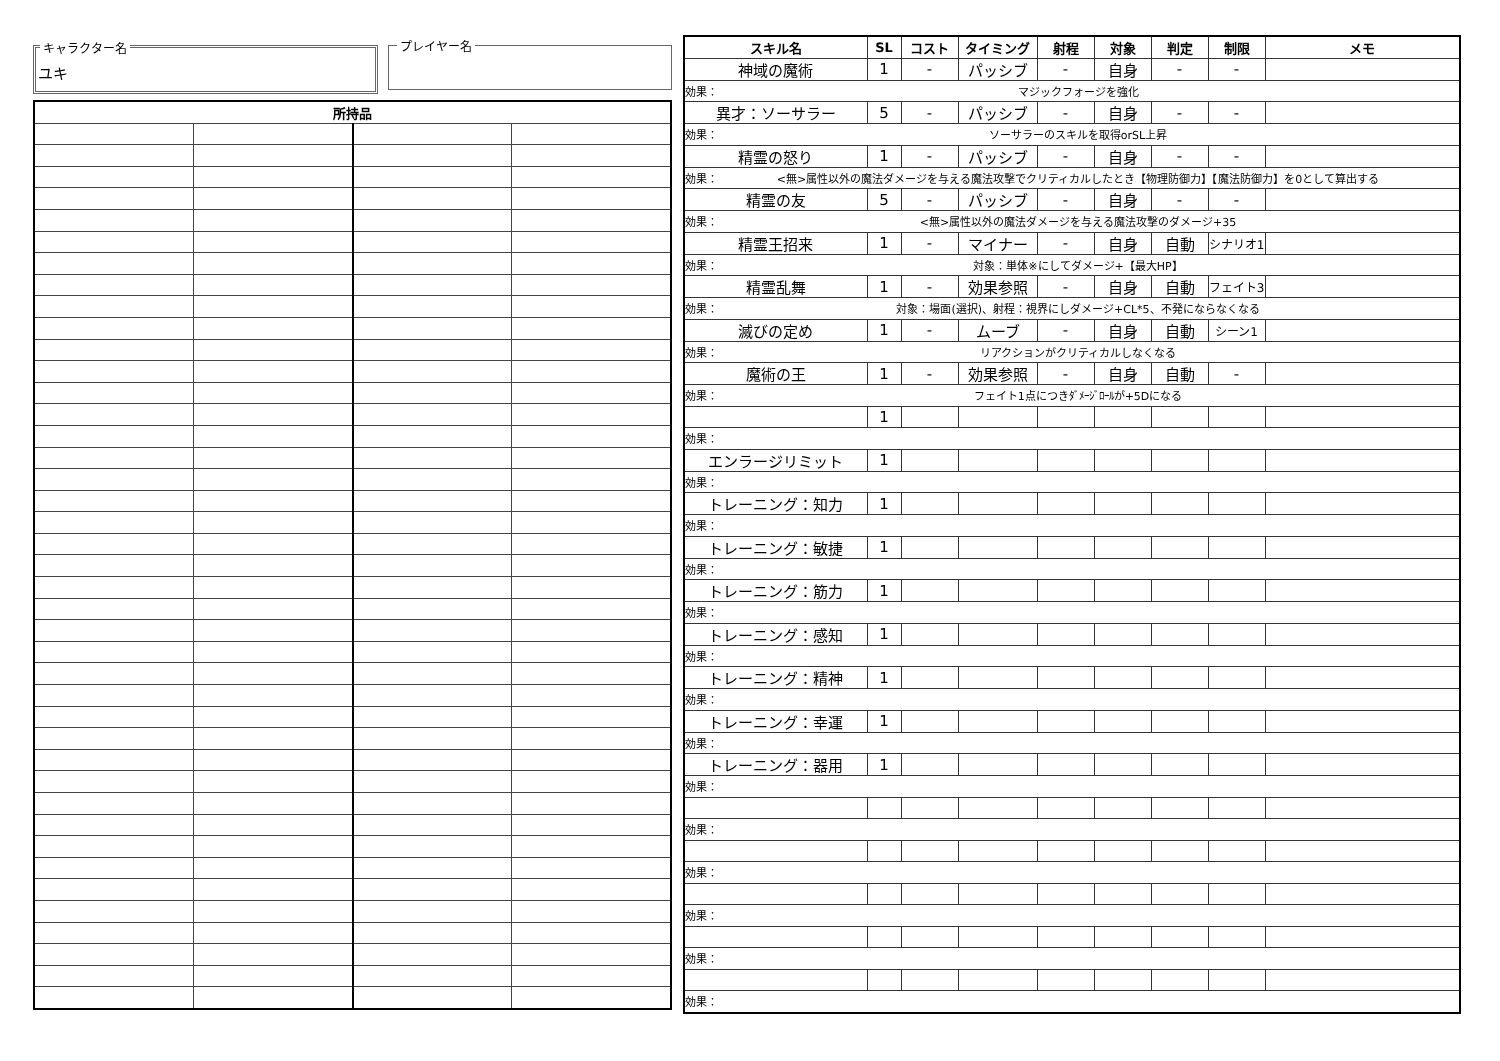キャラクター名
ユキ
プレイヤー名
| 所持品 | | | |
| --- | --- | --- | --- |
| スキル名 | SL | コスト | タイミング | 射程 | 対象 | 判定 | 制限 | メモ |
| --- | --- | --- | --- | --- | --- | --- | --- | --- |
| 神域の魔術 | 1 | - | パッシブ | - | 自身 | - | - | |
| 効果： マジックフォージを強化 | | | | | | | | |
| 異才：ソーサラー | 5 | - | パッシブ | - | 自身 | - | - | |
| 効果： ソーサラーのスキルを取得orSL上昇 | | | | | | | | |
| 精霊の怒り | 1 | - | パッシブ | - | 自身 | - | - | |
| 効果： <無>属性以外の魔法ダメージを与える魔法攻撃でクリティカルしたとき【物理防御力】【魔法防御力】を0として算出する | | | | | | | | |
| 精霊の友 | 5 | - | パッシブ | - | 自身 | - | - | |
| 効果： <無>属性以外の魔法ダメージを与える魔法攻撃のダメージ+35 | | | | | | | | |
| 精霊王招来 | 1 | - | マイナー | - | 自身 | 自動 | シナリオ1 | |
| 効果： 対象：単体※にしてダメージ+【最大HP】 | | | | | | | | |
| 精霊乱舞 | 1 | - | 効果参照 | - | 自身 | 自動 | フェイト3 | |
| 効果： 対象：場面(選択)、射程：視界にしダメージ+CL*5、不発にならなくなる | | | | | | | | |
| 滅びの定め | 1 | - | ムーブ | - | 自身 | 自動 | シーン1 | |
| 効果： リアクションがクリティカルしなくなる | | | | | | | | |
| 魔術の王 | 1 | - | 効果参照 | - | 自身 | 自動 | - | |
| 効果： フェイト1点につきﾀﾞﾒｰｼﾞﾛｰﾙが+5Dになる | | | | | | | | |
| | 1 | | | | | | | |
| 効果： | | | | | | | | |
| エンラージリミット | 1 | | | | | | | |
| 効果： | | | | | | | | |
| トレーニング：知力 | 1 | | | | | | | |
| 効果： | | | | | | | | |
| トレーニング：敏捷 | 1 | | | | | | | |
| 効果： | | | | | | | | |
| トレーニング：筋力 | 1 | | | | | | | |
| 効果： | | | | | | | | |
| トレーニング：感知 | 1 | | | | | | | |
| 効果： | | | | | | | | |
| トレーニング：精神 | 1 | | | | | | | |
| 効果： | | | | | | | | |
| トレーニング：幸運 | 1 | | | | | | | |
| 効果： | | | | | | | | |
| トレーニング：器用 | 1 | | | | | | | |
| 効果： | | | | | | | | |
| 効果： | | | | | | | | |
| 効果： | | | | | | | | |
| 効果： | | | | | | | | |
| 効果： | | | | | | | | |
| 効果： | | | | | | | | |